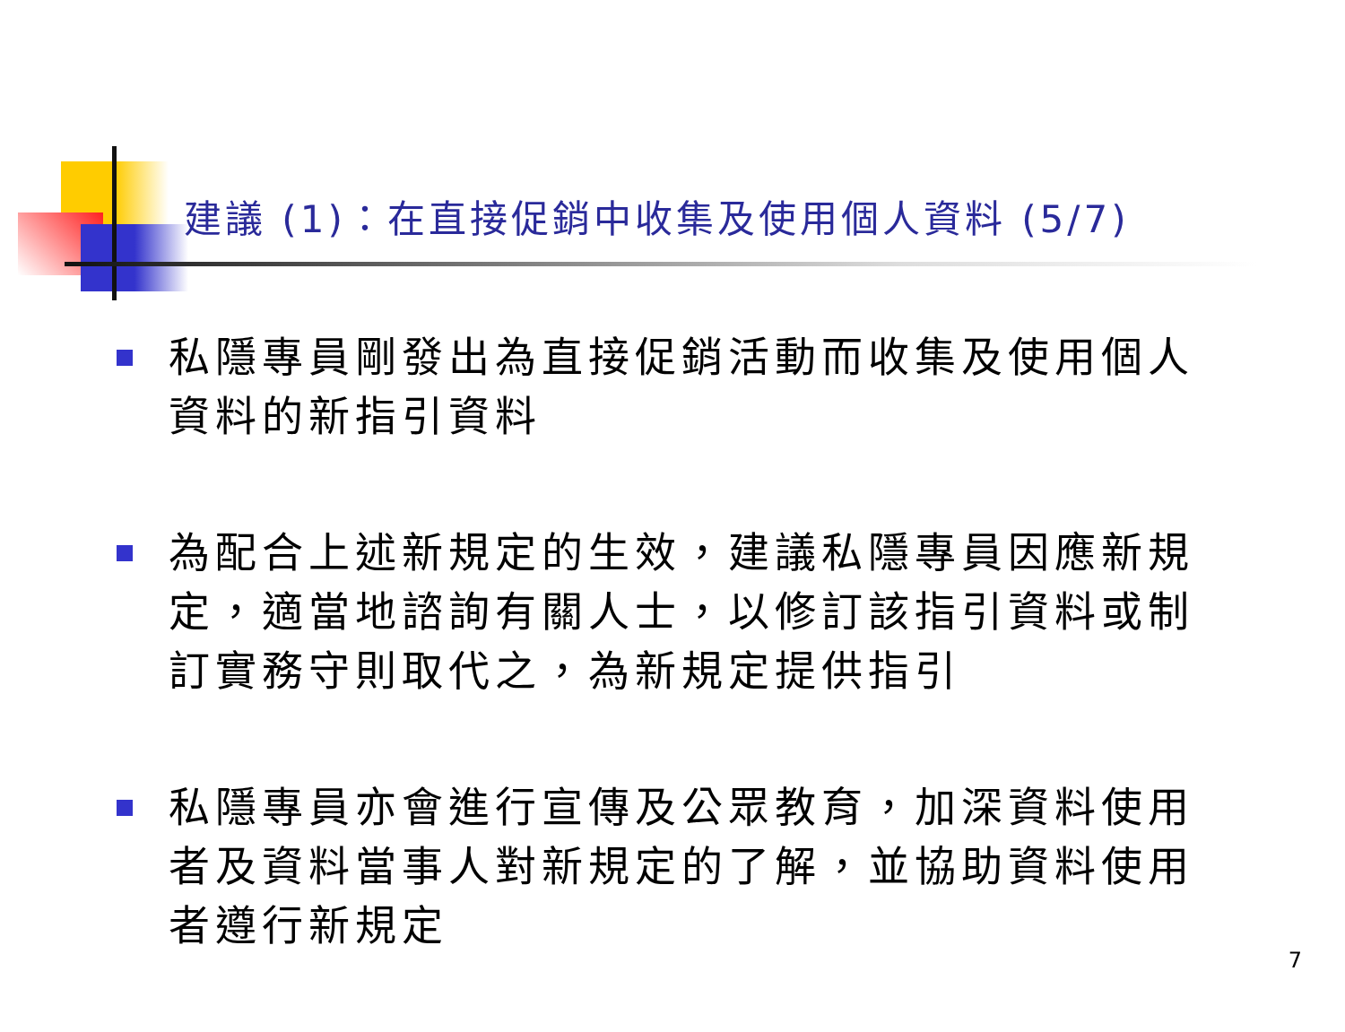建議 (1)：在直接促銷中收集及使用個人資料 (5/7)
私隱專員剛發出為直接促銷活動而收集及使用個人資料的新指引資料
為配合上述新規定的生效，建議私隱專員因應新規定，適當地諮詢有關人士，以修訂該指引資料或制訂實務守則取代之，為新規定提供指引
私隱專員亦會進行宣傳及公眾教育，加深資料使用者及資料當事人對新規定的了解，並協助資料使用者遵行新規定
7